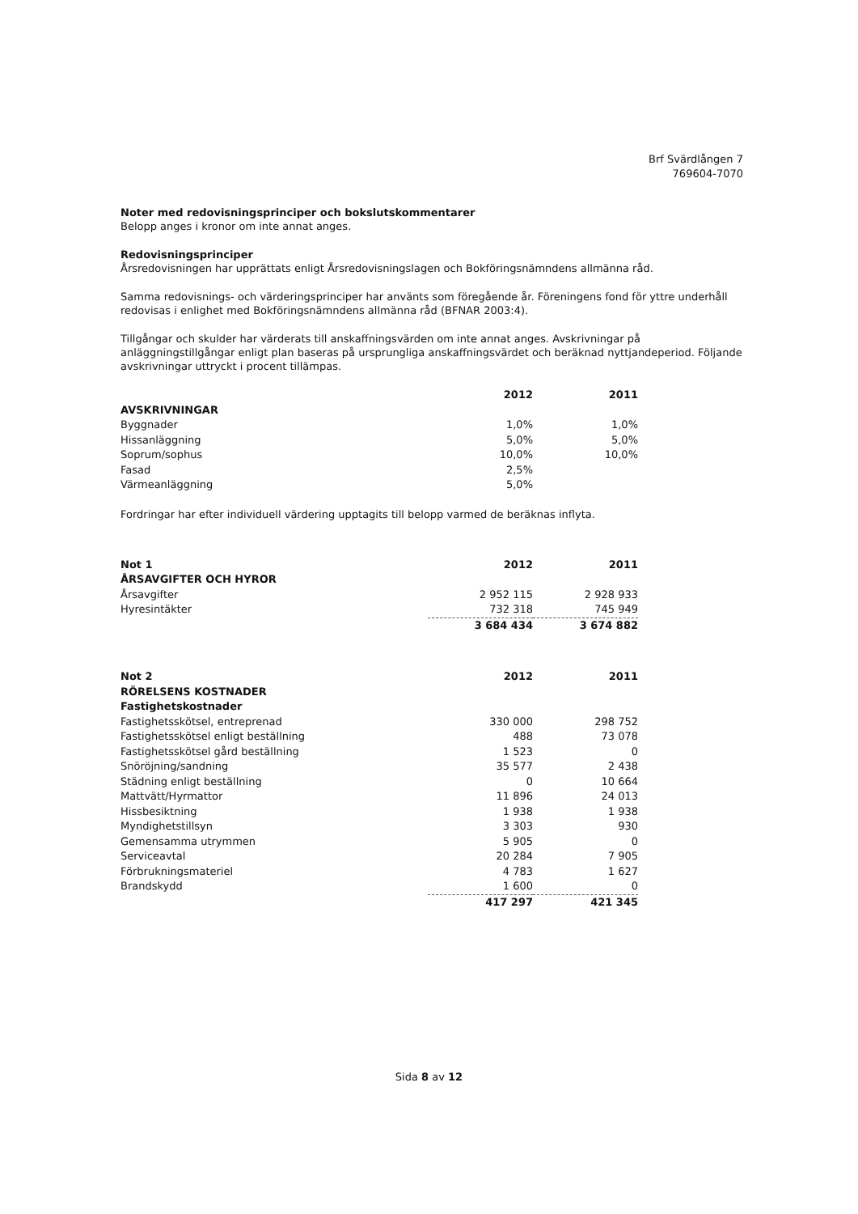Brf Svärdlången 7
769604-7070
Noter med redovisningsprinciper och bokslutskommentarer
Belopp anges i kronor om inte annat anges.
Redovisningsprinciper
Årsredovisningen har upprättats enligt Årsredovisningslagen och Bokföringsnämndens allmänna råd.
Samma redovisnings- och värderingsprinciper har använts som föregående år. Föreningens fond för yttre underhåll redovisas i enlighet med Bokföringsnämndens allmänna råd (BFNAR 2003:4).
Tillgångar och skulder har värderats till anskaffningsvärden om inte annat anges. Avskrivningar på anläggningstillgångar enligt plan baseras på ursprungliga anskaffningsvärdet och beräknad nyttjandeperiod. Följande avskrivningar uttryckt i procent tillämpas.
| | 2012 | 2011 |
| --- | --- | --- |
| AVSKRIVNINGAR | | |
| Byggnader | 1,0% | 1,0% |
| Hissanläggning | 5,0% | 5,0% |
| Soprum/sophus | 10,0% | 10,0% |
| Fasad | 2,5% | |
| Värmeanläggning | 5,0% | |
Fordringar har efter individuell värdering upptagits till belopp varmed de beräknas inflyta.
| Not 1 | 2012 | 2011 |
| ÅRSAVGIFTER OCH HYROR | | |
| Årsavgifter | 2 952 115 | 2 928 933 |
| Hyresintäkter | 732 318 | 745 949 |
| | 3 684 434 | 3 674 882 |
| Not 2 | 2012 | 2011 |
| RÖRELSENS KOSTNADER | | |
| Fastighetskostnader | | |
| Fastighetsskötsel, entreprenad | 330 000 | 298 752 |
| Fastighetsskötsel enligt beställning | 488 | 73 078 |
| Fastighetsskötsel gård beställning | 1 523 | 0 |
| Snöröjning/sandning | 35 577 | 2 438 |
| Städning enligt beställning | 0 | 10 664 |
| Mattvätt/Hyrmattor | 11 896 | 24 013 |
| Hissbesiktning | 1 938 | 1 938 |
| Myndighetstillsyn | 3 303 | 930 |
| Gemensamma utrymmen | 5 905 | 0 |
| Serviceavtal | 20 284 | 7 905 |
| Förbrukningsmateriel | 4 783 | 1 627 |
| Brandskydd | 1 600 | 0 |
| | 417 297 | 421 345 |
Sida 8 av 12